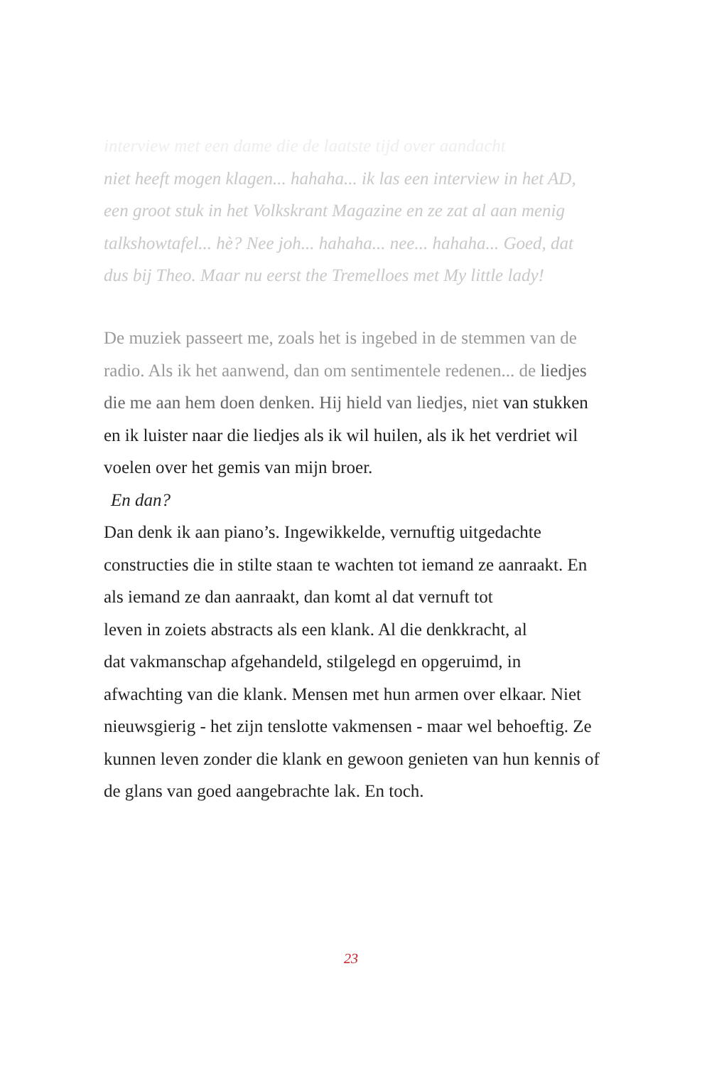interview met een dame die de laatste tijd over aandacht
niet heeft mogen klagen... hahaha... ik las een interview in het AD, een groot stuk in het Volkskrant Magazine en ze zat al aan menig talkshowtafel... hè? Nee joh... hahaha... nee... hahaha... Goed, dat dus bij Theo. Maar nu eerst the Tremelloes met My little lady!
De muziek passeert me, zoals het is ingebed in de stemmen van de radio. Als ik het aanwend, dan om sentimentele redenen... de liedjes die me aan hem doen denken. Hij hield van liedjes, niet van stukken en ik luister naar die liedjes als ik wil huilen, als ik het verdriet wil voelen over het gemis van mijn broer.
En dan?
Dan denk ik aan piano’s. Ingewikkelde, vernuftig uitgedachte constructies die in stilte staan te wachten tot iemand ze aanraakt. En als iemand ze dan aanraakt, dan komt al dat vernuft tot
leven in zoiets abstracts als een klank. Al die denkkracht, al
dat vakmanschap afgehandeld, stilgelegd en opgeruimd, in afwachting van die klank. Mensen met hun armen over elkaar. Niet nieuwsgierig - het zijn tenslotte vakmensen - maar wel behoeftig. Ze kunnen leven zonder die klank en gewoon genieten van hun kennis of de glans van goed aangebrachte lak. En toch.
23